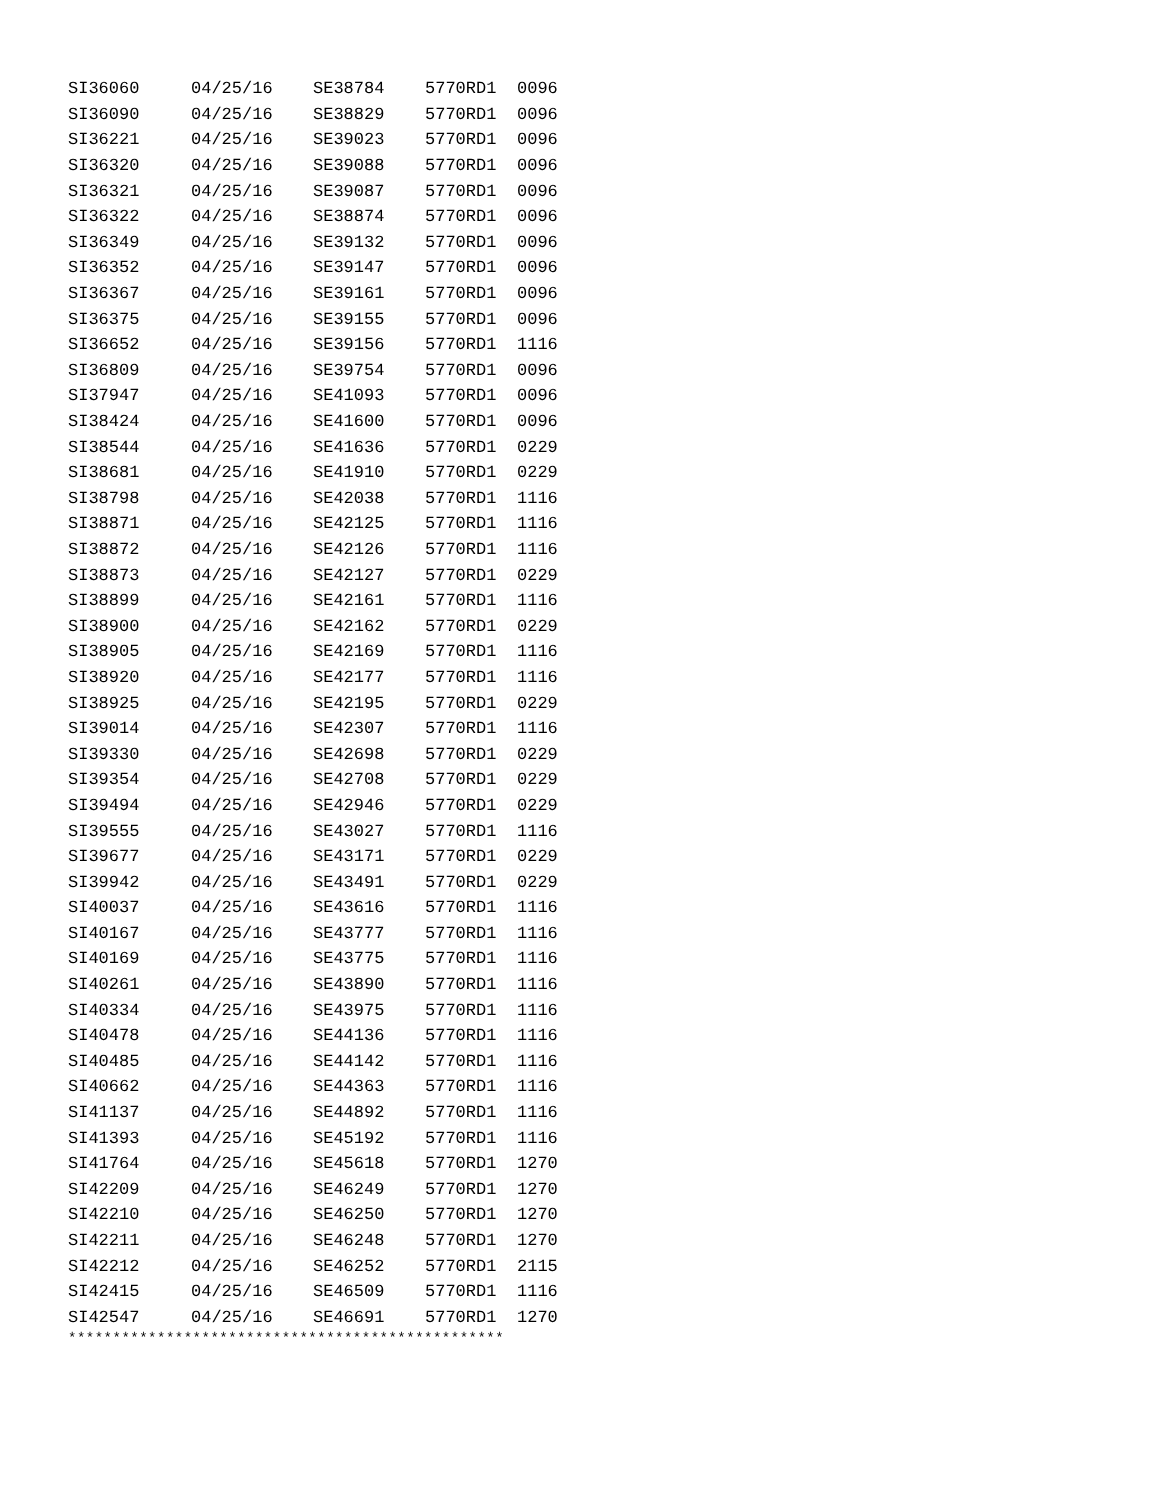| SI36060 | 04/25/16 | SE38784 | 5770RD1 | 0096 |
| SI36090 | 04/25/16 | SE38829 | 5770RD1 | 0096 |
| SI36221 | 04/25/16 | SE39023 | 5770RD1 | 0096 |
| SI36320 | 04/25/16 | SE39088 | 5770RD1 | 0096 |
| SI36321 | 04/25/16 | SE39087 | 5770RD1 | 0096 |
| SI36322 | 04/25/16 | SE38874 | 5770RD1 | 0096 |
| SI36349 | 04/25/16 | SE39132 | 5770RD1 | 0096 |
| SI36352 | 04/25/16 | SE39147 | 5770RD1 | 0096 |
| SI36367 | 04/25/16 | SE39161 | 5770RD1 | 0096 |
| SI36375 | 04/25/16 | SE39155 | 5770RD1 | 0096 |
| SI36652 | 04/25/16 | SE39156 | 5770RD1 | 1116 |
| SI36809 | 04/25/16 | SE39754 | 5770RD1 | 0096 |
| SI37947 | 04/25/16 | SE41093 | 5770RD1 | 0096 |
| SI38424 | 04/25/16 | SE41600 | 5770RD1 | 0096 |
| SI38544 | 04/25/16 | SE41636 | 5770RD1 | 0229 |
| SI38681 | 04/25/16 | SE41910 | 5770RD1 | 0229 |
| SI38798 | 04/25/16 | SE42038 | 5770RD1 | 1116 |
| SI38871 | 04/25/16 | SE42125 | 5770RD1 | 1116 |
| SI38872 | 04/25/16 | SE42126 | 5770RD1 | 1116 |
| SI38873 | 04/25/16 | SE42127 | 5770RD1 | 0229 |
| SI38899 | 04/25/16 | SE42161 | 5770RD1 | 1116 |
| SI38900 | 04/25/16 | SE42162 | 5770RD1 | 0229 |
| SI38905 | 04/25/16 | SE42169 | 5770RD1 | 1116 |
| SI38920 | 04/25/16 | SE42177 | 5770RD1 | 1116 |
| SI38925 | 04/25/16 | SE42195 | 5770RD1 | 0229 |
| SI39014 | 04/25/16 | SE42307 | 5770RD1 | 1116 |
| SI39330 | 04/25/16 | SE42698 | 5770RD1 | 0229 |
| SI39354 | 04/25/16 | SE42708 | 5770RD1 | 0229 |
| SI39494 | 04/25/16 | SE42946 | 5770RD1 | 0229 |
| SI39555 | 04/25/16 | SE43027 | 5770RD1 | 1116 |
| SI39677 | 04/25/16 | SE43171 | 5770RD1 | 0229 |
| SI39942 | 04/25/16 | SE43491 | 5770RD1 | 0229 |
| SI40037 | 04/25/16 | SE43616 | 5770RD1 | 1116 |
| SI40167 | 04/25/16 | SE43777 | 5770RD1 | 1116 |
| SI40169 | 04/25/16 | SE43775 | 5770RD1 | 1116 |
| SI40261 | 04/25/16 | SE43890 | 5770RD1 | 1116 |
| SI40334 | 04/25/16 | SE43975 | 5770RD1 | 1116 |
| SI40478 | 04/25/16 | SE44136 | 5770RD1 | 1116 |
| SI40485 | 04/25/16 | SE44142 | 5770RD1 | 1116 |
| SI40662 | 04/25/16 | SE44363 | 5770RD1 | 1116 |
| SI41137 | 04/25/16 | SE44892 | 5770RD1 | 1116 |
| SI41393 | 04/25/16 | SE45192 | 5770RD1 | 1116 |
| SI41764 | 04/25/16 | SE45618 | 5770RD1 | 1270 |
| SI42209 | 04/25/16 | SE46249 | 5770RD1 | 1270 |
| SI42210 | 04/25/16 | SE46250 | 5770RD1 | 1270 |
| SI42211 | 04/25/16 | SE46248 | 5770RD1 | 1270 |
| SI42212 | 04/25/16 | SE46252 | 5770RD1 | 2115 |
| SI42415 | 04/25/16 | SE46509 | 5770RD1 | 1116 |
| SI42547 | 04/25/16 | SE46691 | 5770RD1 | 1270 |
*************************************************